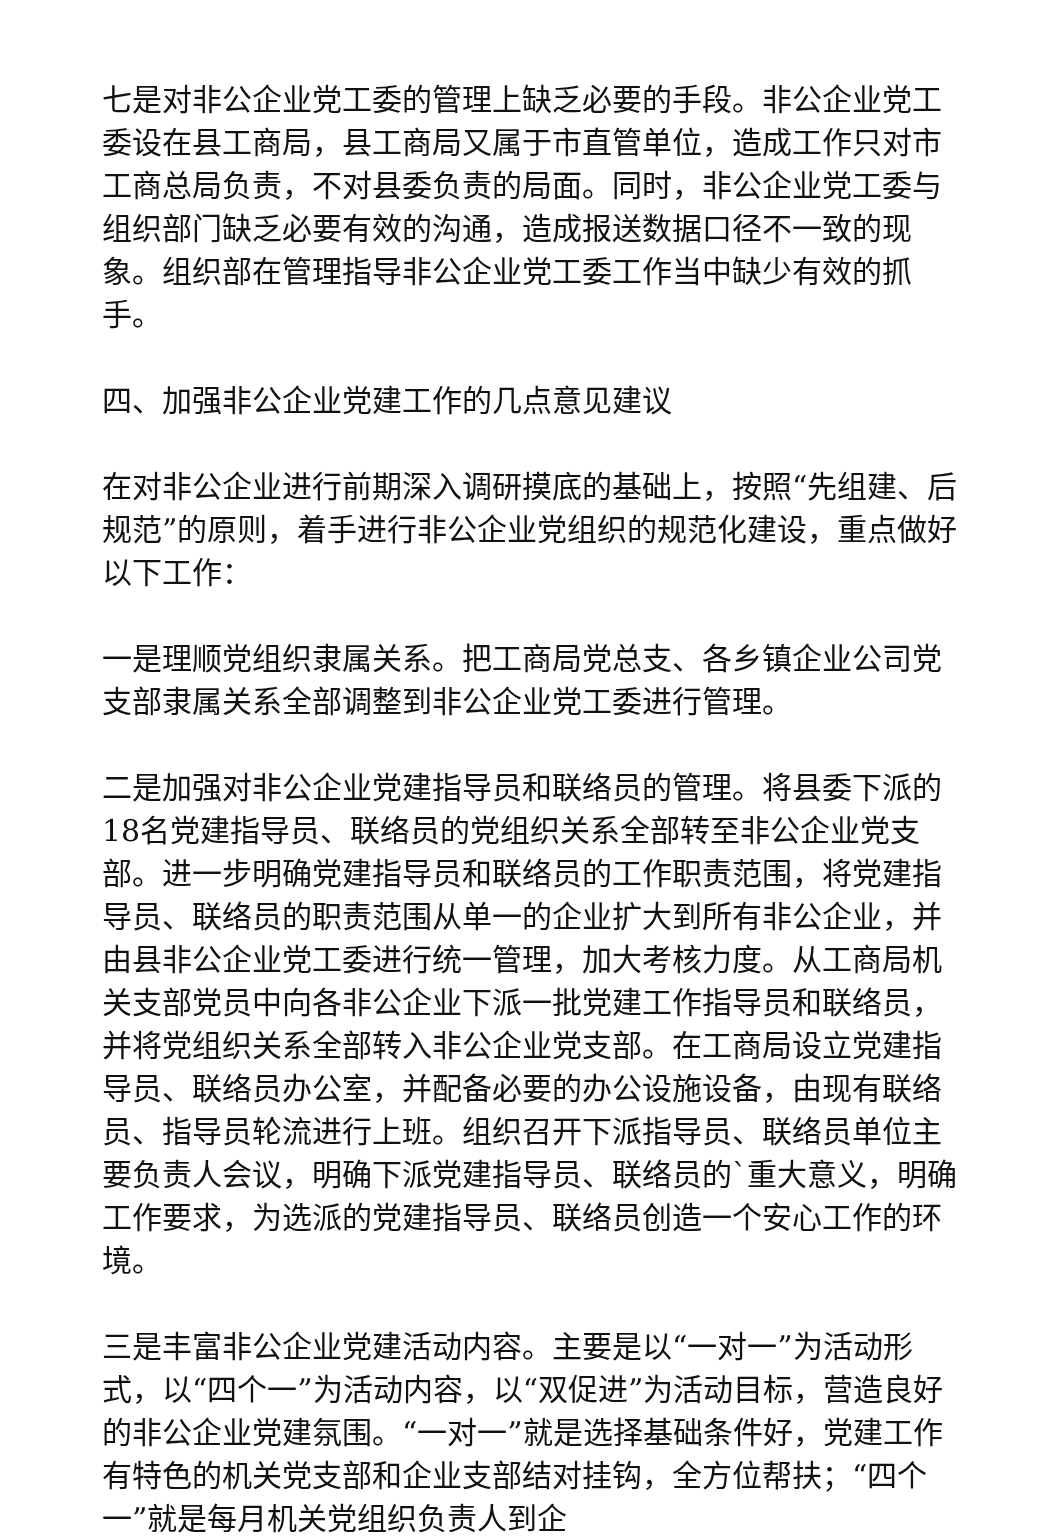七是对非公企业党工委的管理上缺乏必要的手段。非公企业党工委设在县工商局，县工商局又属于市直管单位，造成工作只对市工商总局负责，不对县委负责的局面。同时，非公企业党工委与组织部门缺乏必要有效的沟通，造成报送数据口径不一致的现象。组织部在管理指导非公企业党工委工作当中缺少有效的抓手。
四、加强非公企业党建工作的几点意见建议
在对非公企业进行前期深入调研摸底的基础上，按照“先组建、后规范”的原则，着手进行非公企业党组织的规范化建设，重点做好以下工作：
一是理顺党组织隶属关系。把工商局党总支、各乡镇企业公司党支部隶属关系全部调整到非公企业党工委进行管理。
二是加强对非公企业党建指导员和联络员的管理。将县委下派的18名党建指导员、联络员的党组织关系全部转至非公企业党支部。进一步明确党建指导员和联络员的工作职责范围，将党建指导员、联络员的职责范围从单一的企业扩大到所有非公企业，并由县非公企业党工委进行统一管理，加大考核力度。从工商局机关支部党员中向各非公企业下派一批党建工作指导员和联络员，并将党组织关系全部转入非公企业党支部。在工商局设立党建指导员、联络员办公室，并配备必要的办公设施设备，由现有联络员、指导员轮流进行上班。组织召开下派指导员、联络员单位主要负责人会议，明确下派党建指导员、联络员的`重大意义，明确工作要求，为选派的党建指导员、联络员创造一个安心工作的环境。
三是丰富非公企业党建活动内容。主要是以“一对一”为活动形式，以“四个一”为活动内容，以“双促进”为活动目标，营造良好的非公企业党建氛围。“一对一”就是选择基础条件好，党建工作有特色的机关党支部和企业支部结对挂钩，全方位帮扶；“四个一”就是每月机关党组织负责人到企